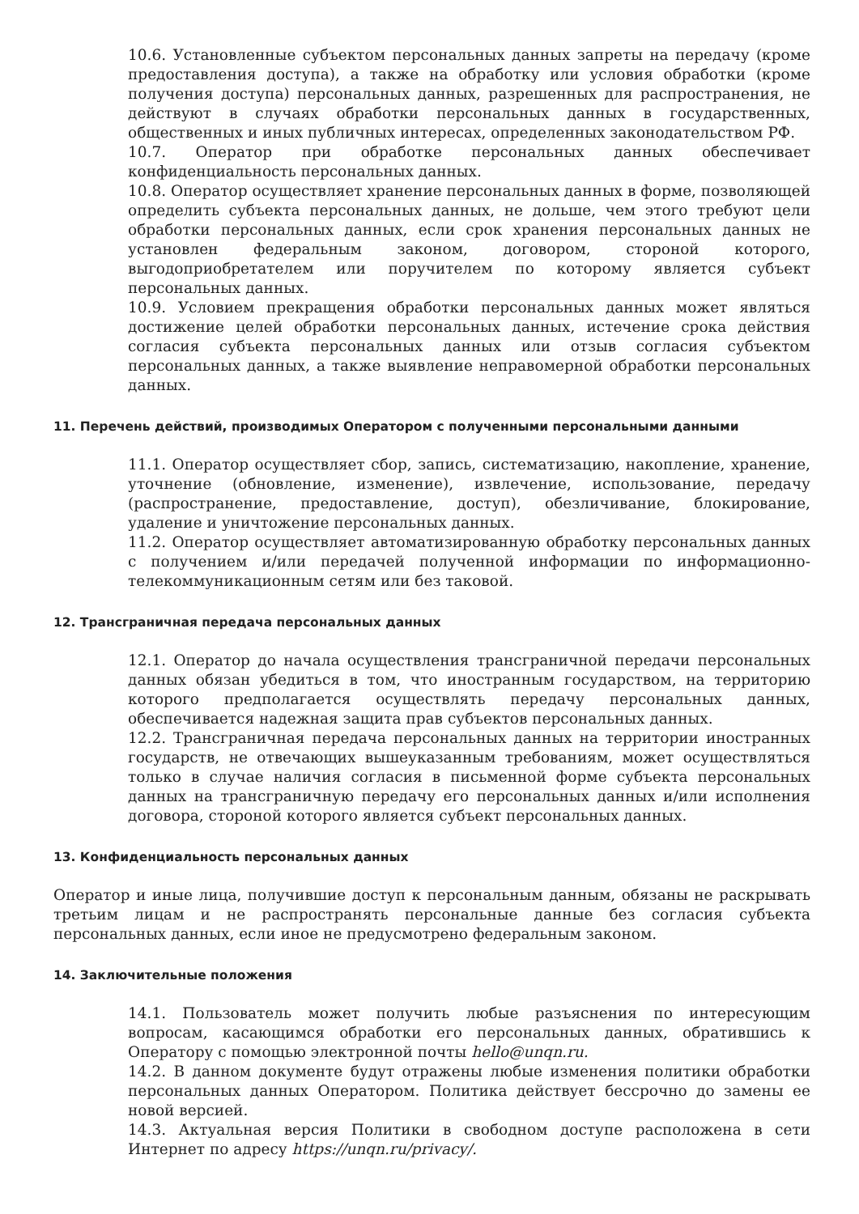10.6. Установленные субъектом персональных данных запреты на передачу (кроме предоставления доступа), а также на обработку или условия обработки (кроме получения доступа) персональных данных, разрешенных для распространения, не действуют в случаях обработки персональных данных в государственных, общественных и иных публичных интересах, определенных законодательством РФ.
10.7. Оператор при обработке персональных данных обеспечивает конфиденциальность персональных данных.
10.8. Оператор осуществляет хранение персональных данных в форме, позволяющей определить субъекта персональных данных, не дольше, чем этого требуют цели обработки персональных данных, если срок хранения персональных данных не установлен федеральным законом, договором, стороной которого, выгодоприобретателем или поручителем по которому является субъект персональных данных.
10.9. Условием прекращения обработки персональных данных может являться достижение целей обработки персональных данных, истечение срока действия согласия субъекта персональных данных или отзыв согласия субъектом персональных данных, а также выявление неправомерной обработки персональных данных.
11. Перечень действий, производимых Оператором с полученными персональными данными
11.1. Оператор осуществляет сбор, запись, систематизацию, накопление, хранение, уточнение (обновление, изменение), извлечение, использование, передачу (распространение, предоставление, доступ), обезличивание, блокирование, удаление и уничтожение персональных данных.
11.2. Оператор осуществляет автоматизированную обработку персональных данных с получением и/или передачей полученной информации по информационно-телекоммуникационным сетям или без таковой.
12. Трансграничная передача персональных данных
12.1. Оператор до начала осуществления трансграничной передачи персональных данных обязан убедиться в том, что иностранным государством, на территорию которого предполагается осуществлять передачу персональных данных, обеспечивается надежная защита прав субъектов персональных данных.
12.2. Трансграничная передача персональных данных на территории иностранных государств, не отвечающих вышеуказанным требованиям, может осуществляться только в случае наличия согласия в письменной форме субъекта персональных данных на трансграничную передачу его персональных данных и/или исполнения договора, стороной которого является субъект персональных данных.
13. Конфиденциальность персональных данных
Оператор и иные лица, получившие доступ к персональным данным, обязаны не раскрывать третьим лицам и не распространять персональные данные без согласия субъекта персональных данных, если иное не предусмотрено федеральным законом.
14. Заключительные положения
14.1. Пользователь может получить любые разъяснения по интересующим вопросам, касающимся обработки его персональных данных, обратившись к Оператору с помощью электронной почты hello@unqn.ru.
14.2. В данном документе будут отражены любые изменения политики обработки персональных данных Оператором. Политика действует бессрочно до замены ее новой версией.
14.3. Актуальная версия Политики в свободном доступе расположена в сети Интернет по адресу https://unqn.ru/privacy/.